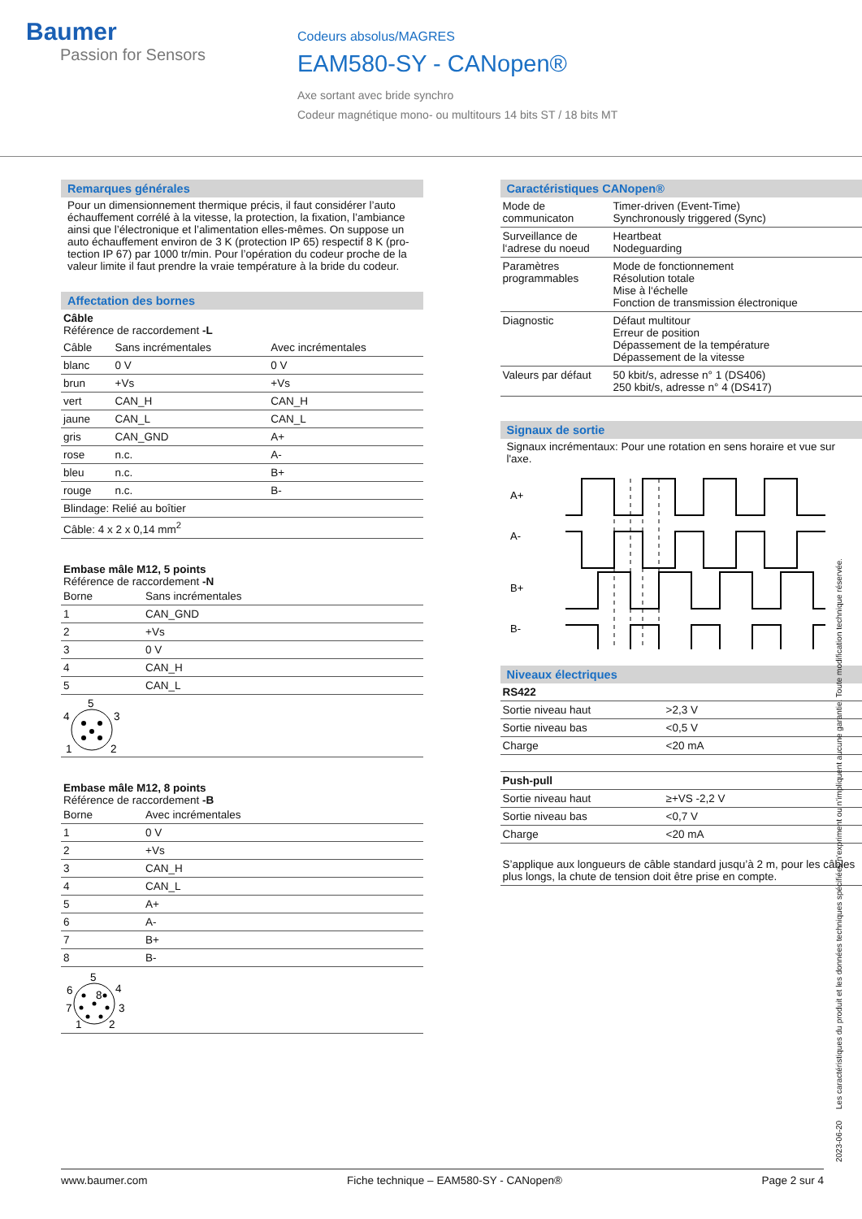Baumer
Passion for Sensors
Codeurs absolus/MAGRES
EAM580-SY - CANopen®
Axe sortant avec bride synchro
Codeur magnétique mono- ou multitours 14 bits ST / 18 bits MT
Remarques générales
Pour un dimensionnement thermique précis, il faut considérer l’auto échauffement corrélé à la vitesse, la protection, la fixation, l’ambiance ainsi que l’électronique et l’alimentation elles-mêmes. On suppose un auto échauffement environ de 3 K (protection IP 65) respectif 8 K (pro­tection IP 67) par 1000 tr/min. Pour l’opération du codeur proche de la valeur limite il faut prendre la vraie température à la bride du codeur.
Affectation des bornes
Câble
Référence de raccordement -L
| Câble | Sans incrémentales | Avec incrémentales |
| --- | --- | --- |
| blanc | 0 V | 0 V |
| brun | +Vs | +Vs |
| vert | CAN_H | CAN_H |
| jaune | CAN_L | CAN_L |
| gris | CAN_GND | A+ |
| rose | n.c. | A- |
| bleu | n.c. | B+ |
| rouge | n.c. | B- |
| Blindage: Relié au boîtier | | |
| Câble: 4 x 2 x 0,14 mm<sup>2</sup> | | |
Embase mâle M12, 5 points
Référence de raccordement -N
| Borne | Sans incrémentales |
| --- | --- |
| 1 | CAN_GND |
| 2 | +Vs |
| 3 | 0 V |
| 4 | CAN_H |
| 5 | CAN_L |
| 5 4 3 1 2 | |
Embase mâle M12, 8 points
Référence de raccordement -B
| Borne | Avec incrémentales |
| --- | --- |
| 1 | 0 V |
| 2 | +Vs |
| 3 | CAN_H |
| 4 | CAN_L |
| 5 | A+ |
| 6 | A- |
| 7 | B+ |
| 8 | B- |
| 5 8 6 4 7 3 1 2 | |
Caractéristiques CANopen®
| Mode de communicaton | Timer-driven (Event-Time) Synchronously triggered (Sync) |
| Surveillance de l‘adrese du noeud | Heartbeat Nodeguarding |
| Paramètres programmables | Mode de fonctionnement Résolution totale Mise à l‘échelle Fonction de transmission électronique |
| Diagnostic | Défaut multitour Erreur de position Dépassement de la température Dépassement de la vitesse |
| Valeurs par défaut | 50 kbit/s, adresse n° 1 (DS406) 250 kbit/s, adresse n° 4 (DS417) |
Signaux de sortie
Signaux incrémentaux: Pour une rotation en sens horaire et vue sur l'axe.
A+
A-
B+
B-
Niveaux électriques
| RS422 | |
| Sortie niveau haut | >2,3 V |
| Sortie niveau bas | <0,5 V |
| Charge | <20 mA |
| Push-pull | |
| Sortie niveau haut | ≥+VS -2,2 V |
| Sortie niveau bas | <0,7 V |
| Charge | <20 mA |
| S’applique aux longueurs de câble standard jusqu’à 2 m, pour les câbles plus longs, la chute de tension doit être prise en compte. | |
2023-06-20 Les caractéristiques du produit et les données techniques spécifiées n’expriment ou n’impliquent aucune garantie. Toute modification technique réservée.
www.baumer.com Fiche technique – EAM580-SY - CANopen® Page 2 sur 4